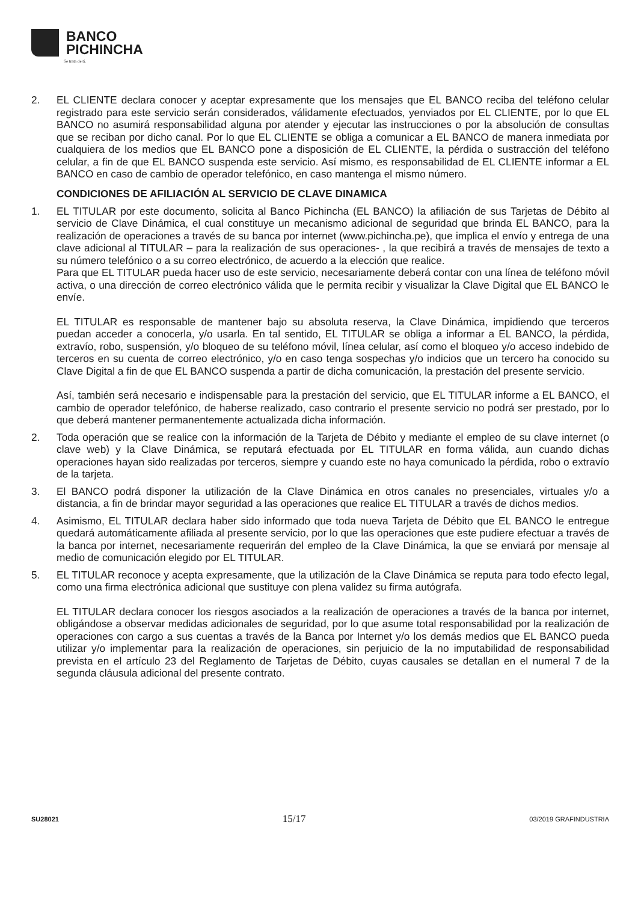BANCO
PICHINCHA
Se trata de ti.
2. EL CLIENTE declara conocer y aceptar expresamente que los mensajes que EL BANCO reciba del teléfono celular registrado para este servicio serán considerados, válidamente efectuados, yenviados por EL CLIENTE, por lo que EL BANCO no asumirá responsabilidad alguna por atender y ejecutar las instrucciones o por la absolución de consultas que se reciban por dicho canal. Por lo que EL CLIENTE se obliga a comunicar a EL BANCO de manera inmediata por cualquiera de los medios que EL BANCO pone a disposición de EL CLIENTE, la pérdida o sustracción del teléfono celular, a fin de que EL BANCO suspenda este servicio. Así mismo, es responsabilidad de EL CLIENTE informar a EL BANCO en caso de cambio de operador telefónico, en caso mantenga el mismo número.
CONDICIONES DE AFILIACIÓN AL SERVICIO DE CLAVE DINAMICA
1. EL TITULAR por este documento, solicita al Banco Pichincha (EL BANCO) la afiliación de sus Tarjetas de Débito al servicio de Clave Dinámica, el cual constituye un mecanismo adicional de seguridad que brinda EL BANCO, para la realización de operaciones a través de su banca por internet (www.pichincha.pe), que implica el envío y entrega de una clave adicional al TITULAR – para la realización de sus operaciones- , la que recibirá a través de mensajes de texto a su número telefónico o a su correo electrónico, de acuerdo a la elección que realice.
Para que EL TITULAR pueda hacer uso de este servicio, necesariamente deberá contar con una línea de teléfono móvil activa, o una dirección de correo electrónico válida que le permita recibir y visualizar la Clave Digital que EL BANCO le envíe.
EL TITULAR es responsable de mantener bajo su absoluta reserva, la Clave Dinámica, impidiendo que terceros puedan acceder a conocerla, y/o usarla. En tal sentido, EL TITULAR se obliga a informar a EL BANCO, la pérdida, extravío, robo, suspensión, y/o bloqueo de su teléfono móvil, línea celular, así como el bloqueo y/o acceso indebido de terceros en su cuenta de correo electrónico, y/o en caso tenga sospechas y/o indicios que un tercero ha conocido su Clave Digital a fin de que EL BANCO suspenda a partir de dicha comunicación, la prestación del presente servicio.
Así, también será necesario e indispensable para la prestación del servicio, que EL TITULAR informe a EL BANCO, el cambio de operador telefónico, de haberse realizado, caso contrario el presente servicio no podrá ser prestado, por lo que deberá mantener permanentemente actualizada dicha información.
2. Toda operación que se realice con la información de la Tarjeta de Débito y mediante el empleo de su clave internet (o clave web) y la Clave Dinámica, se reputará efectuada por EL TITULAR en forma válida, aun cuando dichas operaciones hayan sido realizadas por terceros, siempre y cuando este no haya comunicado la pérdida, robo o extravío de la tarjeta.
3. El BANCO podrá disponer la utilización de la Clave Dinámica en otros canales no presenciales, virtuales y/o a distancia, a fin de brindar mayor seguridad a las operaciones que realice EL TITULAR a través de dichos medios.
4. Asimismo, EL TITULAR declara haber sido informado que toda nueva Tarjeta de Débito que EL BANCO le entregue quedará automáticamente afiliada al presente servicio, por lo que las operaciones que este pudiere efectuar a través de la banca por internet, necesariamente requerirán del empleo de la Clave Dinámica, la que se enviará por mensaje al medio de comunicación elegido por EL TITULAR.
5. EL TITULAR reconoce y acepta expresamente, que la utilización de la Clave Dinámica se reputa para todo efecto legal, como una firma electrónica adicional que sustituye con plena validez su firma autógrafa.
EL TITULAR declara conocer los riesgos asociados a la realización de operaciones a través de la banca por internet, obligándose a observar medidas adicionales de seguridad, por lo que asume total responsabilidad por la realización de operaciones con cargo a sus cuentas a través de la Banca por Internet y/o los demás medios que EL BANCO pueda utilizar y/o implementar para la realización de operaciones, sin perjuicio de la no imputabilidad de responsabilidad prevista en el artículo 23 del Reglamento de Tarjetas de Débito, cuyas causales se detallan en el numeral 7 de la segunda cláusula adicional del presente contrato.
SU28021 15/17 03/2019 GRAFINDUSTRIA